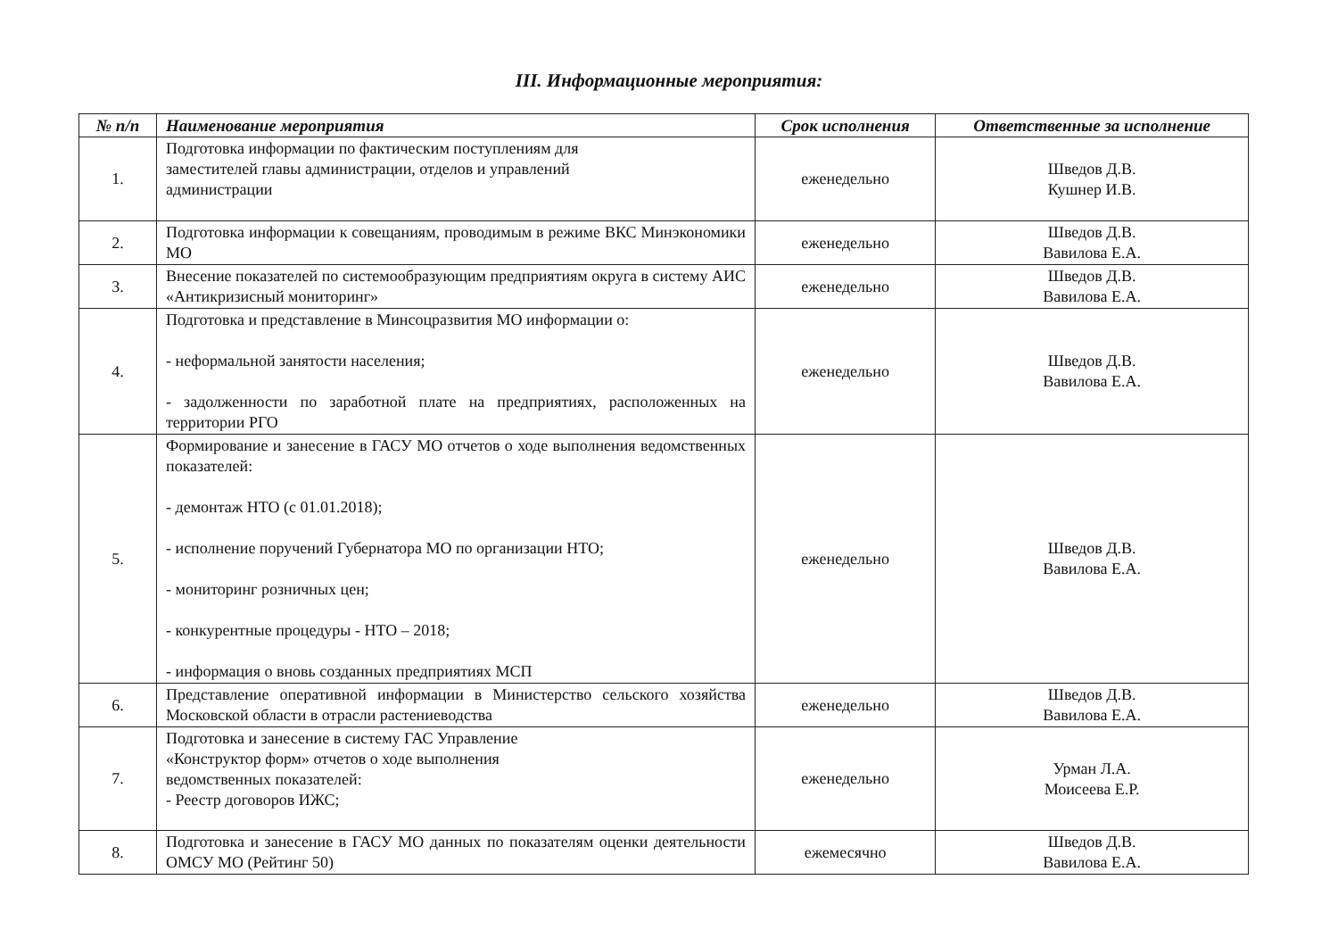III. Информационные мероприятия:
| № п/п | Наименование мероприятия | Срок исполнения | Ответственные за исполнение |
| --- | --- | --- | --- |
| 1. | Подготовка информации по фактическим поступлениям для заместителей главы администрации, отделов и управлений администрации | еженедельно | Шведов Д.В. Кушнер И.В. |
| 2. | Подготовка информации к совещаниям, проводимым в режиме ВКС Минэкономики МО | еженедельно | Шведов Д.В. Вавилова Е.А. |
| 3. | Внесение показателей по системообразующим предприятиям округа в систему АИС «Антикризисный мониторинг» | еженедельно | Шведов Д.В. Вавилова Е.А. |
| 4. | Подготовка и представление в Минсоцразвития МО информации о: - неформальной занятости населения; - задолженности по заработной плате на предприятиях, расположенных на территории РГО | еженедельно | Шведов Д.В. Вавилова Е.А. |
| 5. | Формирование и занесение в ГАСУ МО отчетов о ходе выполнения ведомственных показателей: - демонтаж НТО (с 01.01.2018); - исполнение поручений Губернатора МО по организации НТО; - мониторинг розничных цен; - конкурентные процедуры - НТО – 2018; - информация о вновь созданных предприятиях МСП | еженедельно | Шведов Д.В. Вавилова Е.А. |
| 6. | Представление оперативной информации в Министерство сельского хозяйства Московской области в отрасли растениеводства | еженедельно | Шведов Д.В. Вавилова Е.А. |
| 7. | Подготовка и занесение в систему ГАС Управление «Конструктор форм» отчетов о ходе выполнения ведомственных показателей: - Реестр договоров ИЖС; | еженедельно | Урман Л.А. Моисеева Е.Р. |
| 8. | Подготовка и занесение в ГАСУ МО данных по показателям оценки деятельности ОМСУ МО (Рейтинг 50) | ежемесячно | Шведов Д.В. Вавилова Е.А. |